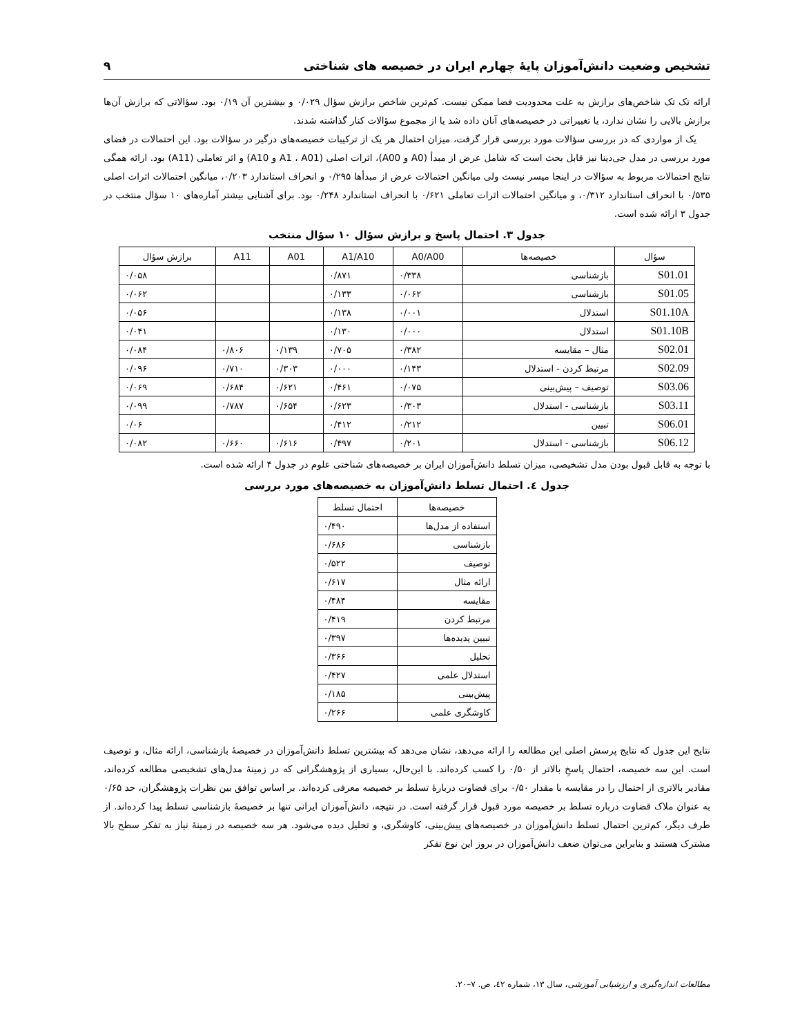تشخیص وضعیت دانش‌آموزان پایهٔ چهارم ایران در خصیصه های شناختی ۹
ارائه تک تک شاخص‌های برازش به علت محدودیت فضا ممکن نیست. کم‌ترین شاخص برازش سؤال ۰/۰۲۹ و بیشترین آن ۰/۱۹ بود. سؤالاتی که برازش آن‌ها برازش بالایی را نشان ندارد، یا تغییراتی در خصیصه‌های آنان داده شد یا از مجموع سؤالات کنار گذاشته شدند.
یک از مواردی که در بررسی سؤالات مورد بررسی قرار گرفت، میزان احتمال هر یک از ترکیبات خصیصه‌های درگیر در سؤالات بود. این احتمالات در فضای مورد بررسی در مدل جی‌دینا نیز قابل بحث است که شامل عرض از مبدأ (A0 و A00)، اثرات اصلی (A1 ، A01 و A10) و اثر تعاملی (A11) بود. ارائه همگی نتایج احتمالات مربوط به سؤالات در اینجا میسر نیست ولی میانگین احتمالات عرض از مبدأها ۰/۲۹۵ و انحراف استاندارد ۰/۲۰۳، میانگین احتمالات اثرات اصلی ۰/۵۳۵ با انحراف استاندارد ۰/۳۱۲، و میانگین احتمالات اثرات تعاملی ۰/۶۲۱ با انحراف استاندارد ۰/۲۴۸ بود. برای آشنایی بیشتر آماره‌های ۱۰ سؤال منتخب در جدول ۳ ارائه شده است.
جدول ۳. احتمال پاسخ و برازش سؤال ۱۰ سؤال منتخب
| سؤال | خصیصه‌ها | A0/A00 | A1/A10 | A01 | A11 | برازش سؤال |
| --- | --- | --- | --- | --- | --- | --- |
| S01.01 | بازشناسی | ۰/۳۳۸ | ۰/۸۷۱ | | | ۰/۰۵۸ |
| S01.05 | بازشناسی | ۰/۰۶۲ | ۰/۱۳۳ | | | ۰/۰۶۲ |
| S01.10A | استدلال | ۰/۰۰۱ | ۰/۱۳۸ | | | ۰/۰۵۶ |
| S01.10B | استدلال | ۰/۰۰۰ | ۰/۱۳۰ | | | ۰/۰۴۱ |
| S02.01 | مثال – مقایسه | ۰/۳۸۲ | ۰/۷۰۵ | ۰/۱۳۹ | ۰/۸۰۶ | ۰/۰۸۴ |
| S02.09 | مرتبط کردن - استدلال | ۰/۱۴۳ | ۰/۰۰۰ | ۰/۳۰۳ | ۰/۷۱۰ | ۰/۰۹۶ |
| S03.06 | توصیف – پیش‌بینی | ۰/۰۷۵ | ۰/۴۶۱ | ۰/۶۲۱ | ۰/۶۸۴ | ۰/۰۶۹ |
| S03.11 | بازشناسی - استدلال | ۰/۳۰۳ | ۰/۶۲۳ | ۰/۶۵۴ | ۰/۷۸۷ | ۰/۰۹۹ |
| S06.01 | تبیین | ۰/۲۱۲ | ۰/۴۱۲ | | | ۰/۰۶ |
| S06.12 | بازشناسی - استدلال | ۰/۲۰۱ | ۰/۴۹۷ | ۰/۶۱۶ | ۰/۶۶۰ | ۰/۰۸۲ |
با توجه به قابل قبول بودن مدل تشخیصی، میزان تسلط دانش‌آموزان ایران بر خصیصه‌های شناختی علوم در جدول ۴ ارائه شده است.
جدول ٤. احتمال تسلط دانش‌آموزان به خصیصه‌های مورد بررسی
| خصیصه‌ها | احتمال تسلط |
| --- | --- |
| استفاده از مدل‌ها | ۰/۴۹۰ |
| بازشناسی | ۰/۶۸۶ |
| توصیف | ۰/۵۲۲ |
| ارائه مثال | ۰/۶۱۷ |
| مقایسه | ۰/۴۸۴ |
| مرتبط کردن | ۰/۴۱۹ |
| تبیین پدیده‌ها | ۰/۳۹۷ |
| تحلیل | ۰/۳۶۶ |
| استدلال علمی | ۰/۴۲۷ |
| پیش‌بینی | ۰/۱۸۵ |
| کاوشگری علمی | ۰/۲۶۶ |
نتایج این جدول که نتایج پرسش اصلی این مطالعه را ارائه می‌دهد، نشان می‌دهد که بیشترین تسلط دانش‌آموزان در خصیصهٔ بازشناسی، ارائه مثال، و توصیف است. این سه خصیصه، احتمال پاسخِ بالاتر از ۰/۵۰ را کسب کرده‌اند. با این‌حال، بسیاری از پژوهشگرانی که در زمینهٔ مدل‌های تشخیصی مطالعه کرده‌اند، مقادیر بالاتری از احتمال را در مقایسه با مقدار ۰/۵۰ برای قضاوت دربارهٔ تسلط بر خصیصه معرفی کرده‌اند. بر اساس توافق بین نظرات پژوهشگران، حد ۰/۶۵ به عنوان ملاک قضاوت درباره تسلط بر خصیصه مورد قبول قرار گرفته است. در نتیجه، دانش‌آموزان ایرانی تنها بر خصیصهٔ بازشناسی تسلط پیدا کرده‌اند. از طرف دیگر، کم‌ترین احتمال تسلط دانش‌آموزان در خصیصه‌های پیش‌بینی، کاوشگری، و تحلیل دیده می‌شود. هر سه خصیصه در زمینهٔ نیاز به تفکر سطح بالا مشترک هستند و بنابراین می‌توان ضعف دانش‌آموزان در بروز این نوع تفکر
مطالعات اندازه‌گیری و ارزشیابی آموزشی، سال ۱۳، شماره ٤۲، ص. ۷–۲۰.